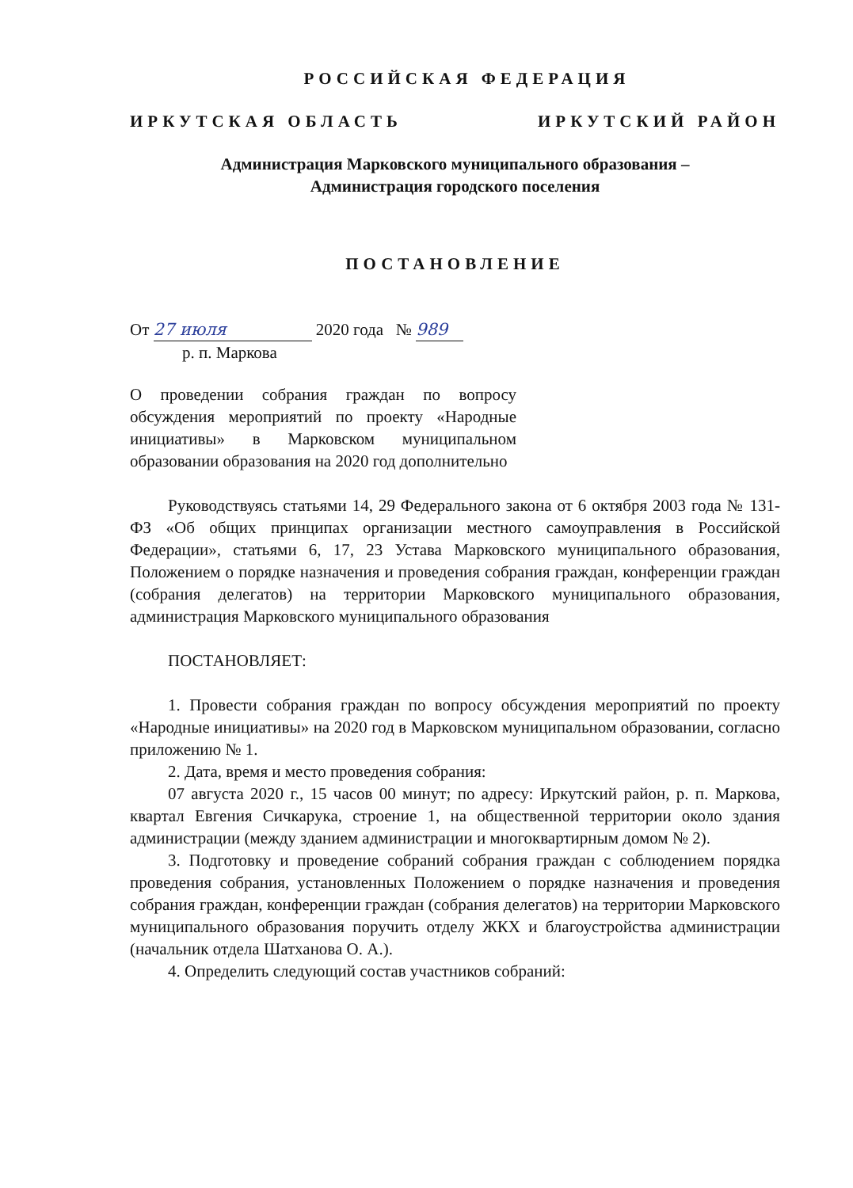РОССИЙСКАЯ ФЕДЕРАЦИЯ
ИРКУТСКАЯ ОБЛАСТЬ ИРКУТСКИЙ РАЙОН
Администрация Марковского муниципального образования –
Администрация городского поселения
ПОСТАНОВЛЕНИЕ
От 27 июля 2020 года № 989
р. п. Маркова
О проведении собрания граждан по вопросу обсуждения мероприятий по проекту «Народные инициативы» в Марковском муниципальном образовании образования на 2020 год дополнительно
Руководствуясь статьями 14, 29 Федерального закона от 6 октября 2003 года № 131-ФЗ «Об общих принципах организации местного самоуправления в Российской Федерации», статьями 6, 17, 23 Устава Марковского муниципального образования, Положением о порядке назначения и проведения собрания граждан, конференции граждан (собрания делегатов) на территории Марковского муниципального образования, администрация Марковского муниципального образования
ПОСТАНОВЛЯЕТ:
1. Провести собрания граждан по вопросу обсуждения мероприятий по проекту «Народные инициативы» на 2020 год в Марковском муниципальном образовании, согласно приложению № 1.
2. Дата, время и место проведения собрания:
07 августа 2020 г., 15 часов 00 минут; по адресу: Иркутский район, р. п. Маркова, квартал Евгения Сичкарука, строение 1, на общественной территории около здания администрации (между зданием администрации и многоквартирным домом № 2).
3. Подготовку и проведение собраний собрания граждан с соблюдением порядка проведения собрания, установленных Положением о порядке назначения и проведения собрания граждан, конференции граждан (собрания делегатов) на территории Марковского муниципального образования поручить отделу ЖКХ и благоустройства администрации (начальник отдела Шатханова О. А.).
4. Определить следующий состав участников собраний: